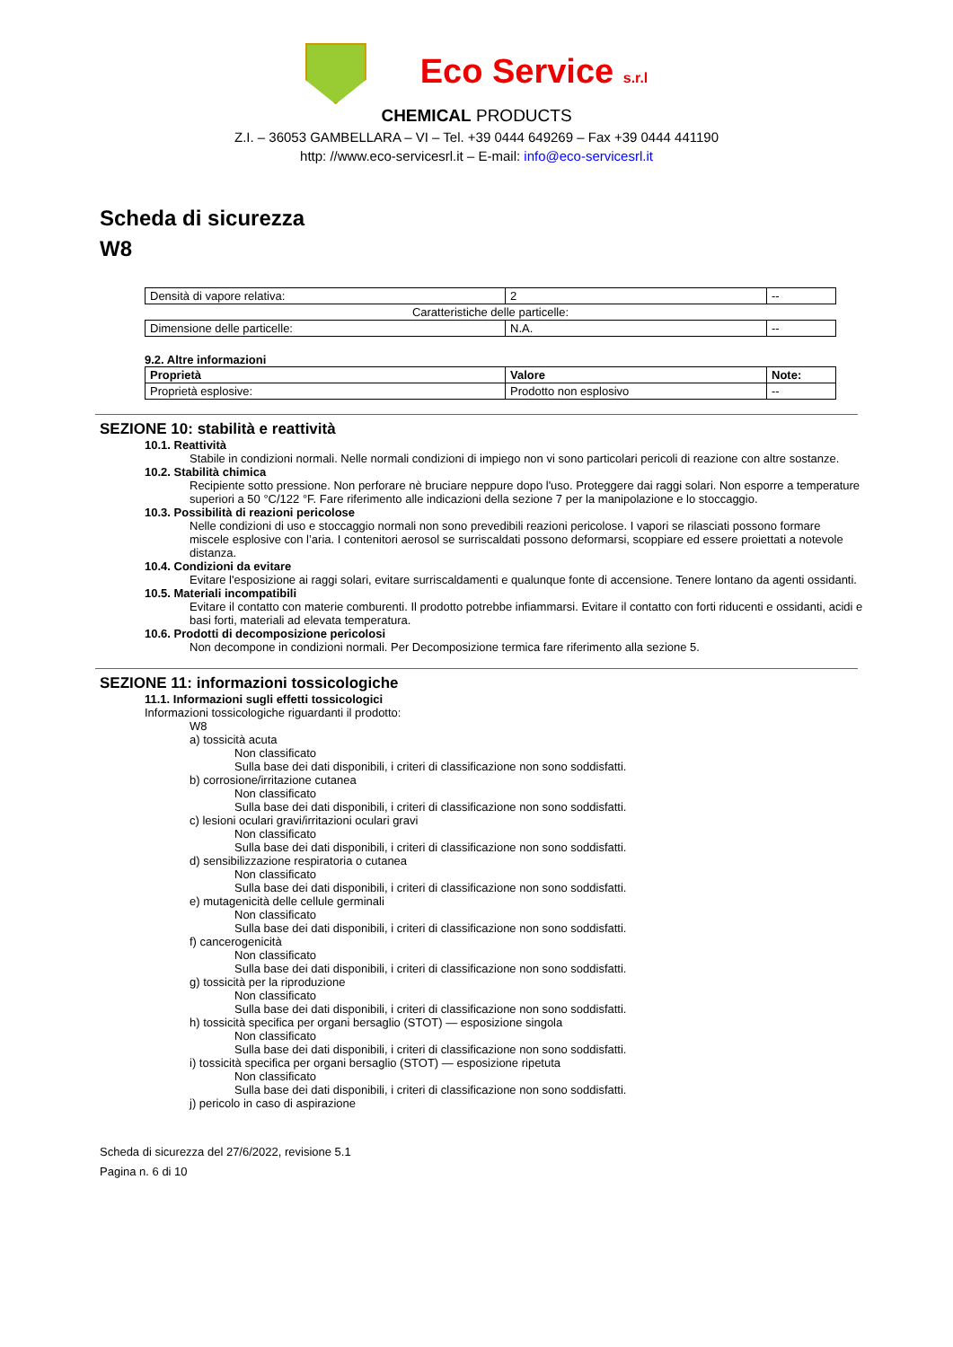Eco Service s.r.l
CHEMICAL PRODUCTS
Z.I. – 36053 GAMBELLARA – VI – Tel. +39 0444 649269 – Fax +39 0444 441190
http: //www.eco-servicesrl.it – E-mail: info@eco-servicesrl.it
Scheda di sicurezza
W8
| Densità di vapore relativa: | 2 | -- |
| Caratteristiche delle particelle: | | |
| Dimensione delle particelle: | N.A. | -- |
9.2. Altre informazioni
| Proprietà | Valore | Note: |
| --- | --- | --- |
| Proprietà esplosive: | Prodotto non esplosivo | -- |
SEZIONE 10: stabilità e reattività
10.1. Reattività
Stabile in condizioni normali. Nelle normali condizioni di impiego non vi sono particolari pericoli di reazione con altre sostanze.
10.2. Stabilità chimica
Recipiente sotto pressione. Non perforare nè bruciare neppure dopo l'uso. Proteggere dai raggi solari. Non esporre a temperature superiori a 50 °C/122 °F. Fare riferimento alle indicazioni della sezione 7 per la manipolazione e lo stoccaggio.
10.3. Possibilità di reazioni pericolose
Nelle condizioni di uso e stoccaggio normali non sono prevedibili reazioni pericolose. I vapori se rilasciati possono formare miscele esplosive con l’aria. I contenitori aerosol se surriscaldati possono deformarsi, scoppiare ed essere proiettati a notevole distanza.
10.4. Condizioni da evitare
Evitare l'esposizione ai raggi solari, evitare surriscaldamenti e qualunque fonte di accensione. Tenere lontano da agenti ossidanti.
10.5. Materiali incompatibili
Evitare il contatto con materie comburenti. Il prodotto potrebbe infiammarsi. Evitare il contatto con forti riducenti e ossidanti, acidi e basi forti, materiali ad elevata temperatura.
10.6. Prodotti di decomposizione pericolosi
Non decompone in condizioni normali. Per Decomposizione termica fare riferimento alla sezione 5.
SEZIONE 11: informazioni tossicologiche
11.1. Informazioni sugli effetti tossicologici
Informazioni tossicologiche riguardanti il prodotto:
W8
a) tossicità acuta
Non classificato
Sulla base dei dati disponibili, i criteri di classificazione non sono soddisfatti.
b) corrosione/irritazione cutanea
Non classificato
Sulla base dei dati disponibili, i criteri di classificazione non sono soddisfatti.
c) lesioni oculari gravi/irritazioni oculari gravi
Non classificato
Sulla base dei dati disponibili, i criteri di classificazione non sono soddisfatti.
d) sensibilizzazione respiratoria o cutanea
Non classificato
Sulla base dei dati disponibili, i criteri di classificazione non sono soddisfatti.
e) mutagenicità delle cellule germinali
Non classificato
Sulla base dei dati disponibili, i criteri di classificazione non sono soddisfatti.
f) cancerogenicità
Non classificato
Sulla base dei dati disponibili, i criteri di classificazione non sono soddisfatti.
g) tossicità per la riproduzione
Non classificato
Sulla base dei dati disponibili, i criteri di classificazione non sono soddisfatti.
h) tossicità specifica per organi bersaglio (STOT) — esposizione singola
Non classificato
Sulla base dei dati disponibili, i criteri di classificazione non sono soddisfatti.
i) tossicità specifica per organi bersaglio (STOT) — esposizione ripetuta
Non classificato
Sulla base dei dati disponibili, i criteri di classificazione non sono soddisfatti.
j) pericolo in caso di aspirazione
Scheda di sicurezza del 27/6/2022, revisione 5.1
Pagina n. 6 di 10